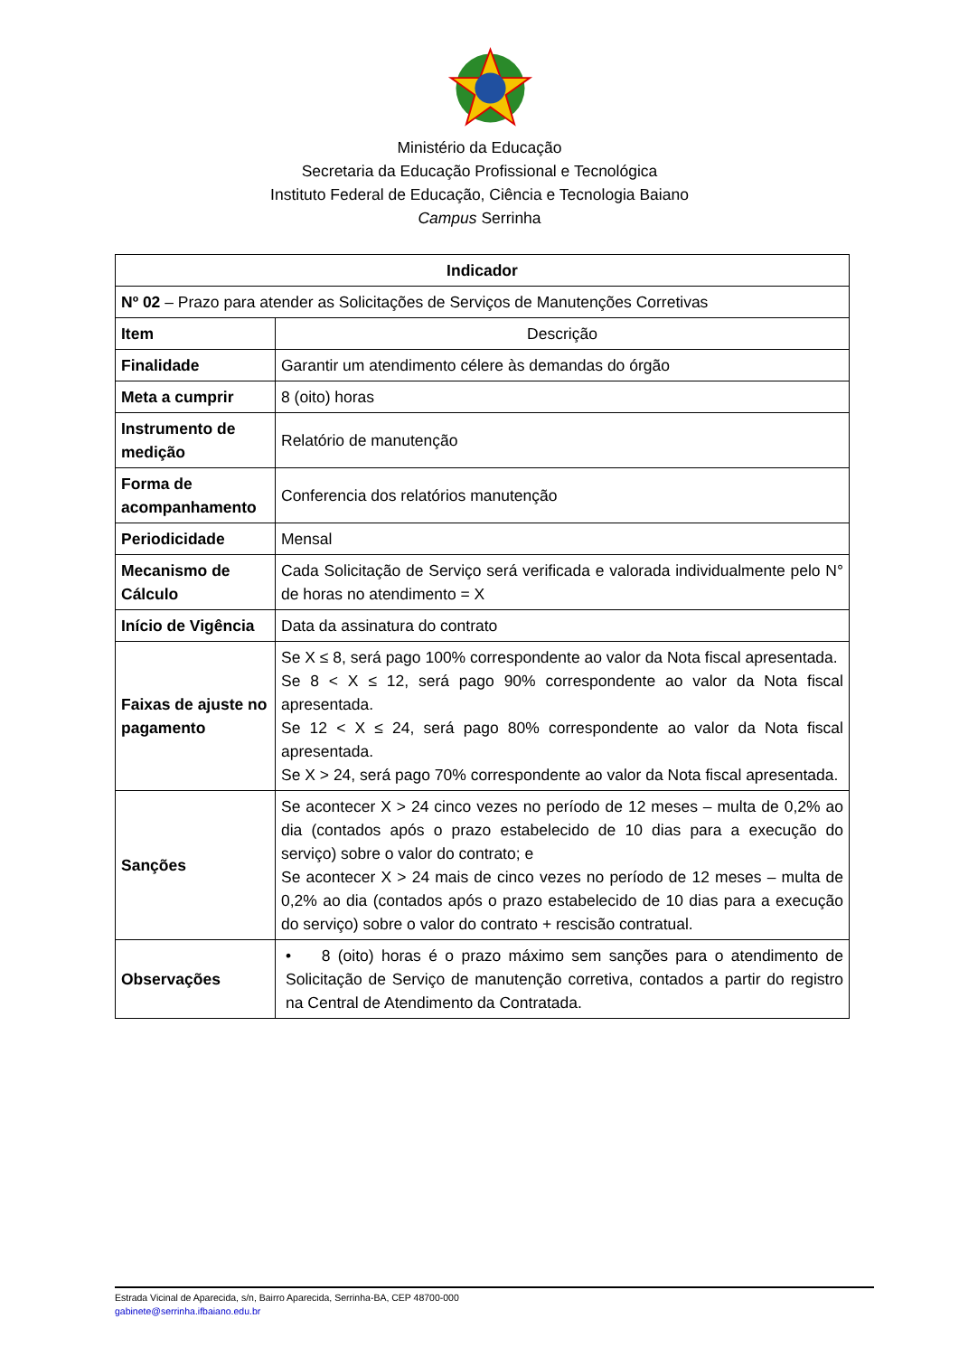Ministério da Educação
Secretaria da Educação Profissional e Tecnológica
Instituto Federal de Educação, Ciência e Tecnologia Baiano
Campus Serrinha
| Indicador | |
| --- | --- |
| Nº 02 – Prazo para atender as Solicitações de Serviços de Manutenções Corretivas | |
| Item | Descrição |
| Finalidade | Garantir um atendimento célere às demandas do órgão |
| Meta a cumprir | 8 (oito) horas |
| Instrumento de medição | Relatório de manutenção |
| Forma de acompanhamento | Conferencia dos relatórios manutenção |
| Periodicidade | Mensal |
| Mecanismo de Cálculo | Cada Solicitação de Serviço será verificada e valorada individualmente pelo N° de horas no atendimento = X |
| Início de Vigência | Data da assinatura do contrato |
| Faixas de ajuste no pagamento | Se X ≤ 8, será pago 100% correspondente ao valor da Nota fiscal apresentada. Se 8 < X ≤ 12, será pago 90% correspondente ao valor da Nota fiscal apresentada. Se 12 < X ≤ 24, será pago 80% correspondente ao valor da Nota fiscal apresentada. Se X > 24, será pago 70% correspondente ao valor da Nota fiscal apresentada. |
| Sanções | Se acontecer X > 24 cinco vezes no período de 12 meses – multa de 0,2% ao dia (contados após o prazo estabelecido de 10 dias para a execução do serviço) sobre o valor do contrato; e Se acontecer X > 24 mais de cinco vezes no período de 12 meses – multa de 0,2% ao dia (contados após o prazo estabelecido de 10 dias para a execução do serviço) sobre o valor do contrato + rescisão contratual. |
| Observações | • 8 (oito) horas é o prazo máximo sem sanções para o atendimento de Solicitação de Serviço de manutenção corretiva, contados a partir do registro na Central de Atendimento da Contratada. |
Estrada Vicinal de Aparecida, s/n, Bairro Aparecida, Serrinha-BA, CEP 48700-000
gabinete@serrinha.ifbaiano.edu.br